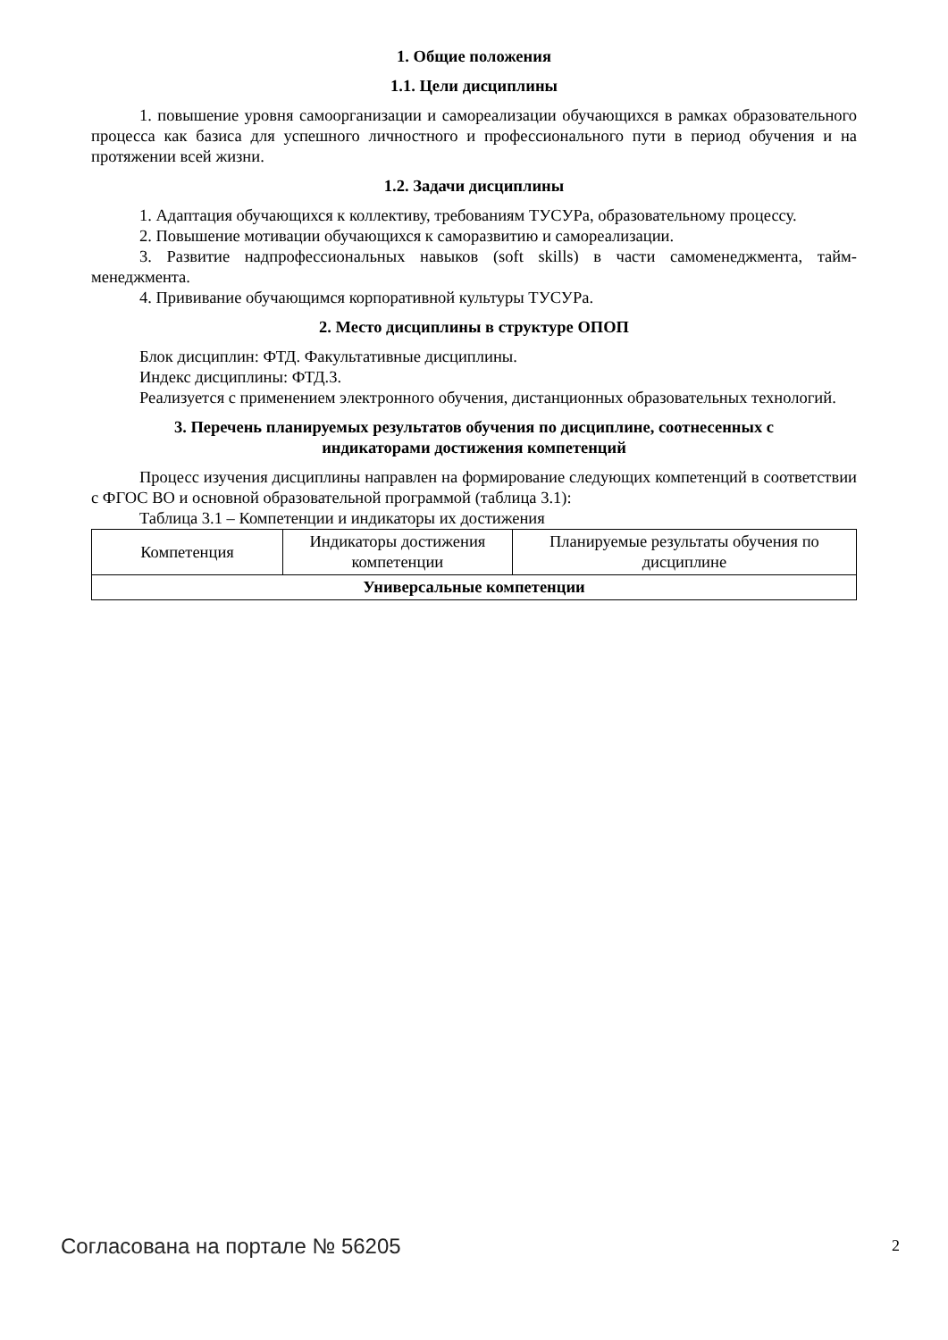1. Общие положения
1.1. Цели дисциплины
1. повышение уровня самоорганизации и самореализации обучающихся в рамках образовательного процесса как базиса для успешного личностного и профессионального пути в период обучения и на протяжении всей жизни.
1.2. Задачи дисциплины
1. Адаптация обучающихся к коллективу, требованиям ТУСУРа, образовательному процессу.
2. Повышение мотивации обучающихся к саморазвитию и самореализации.
3. Развитие надпрофессиональных навыков (soft skills) в части самоменеджмента, тайм-менеджмента.
4. Прививание обучающимся корпоративной культуры ТУСУРа.
2. Место дисциплины в структуре ОПОП
Блок дисциплин: ФТД. Факультативные дисциплины.
Индекс дисциплины: ФТД.3.
Реализуется с применением электронного обучения, дистанционных образовательных технологий.
3. Перечень планируемых результатов обучения по дисциплине, соотнесенных с
индикаторами достижения компетенций
Процесс изучения дисциплины направлен на формирование следующих компетенций в соответствии с ФГОС ВО и основной образовательной программой (таблица 3.1):
Таблица 3.1 – Компетенции и индикаторы их достижения
| Компетенция | Индикаторы достижения компетенции | Планируемые результаты обучения по дисциплине |
| --- | --- | --- |
| Универсальные компетенции | | |
Согласована на портале № 56205 2